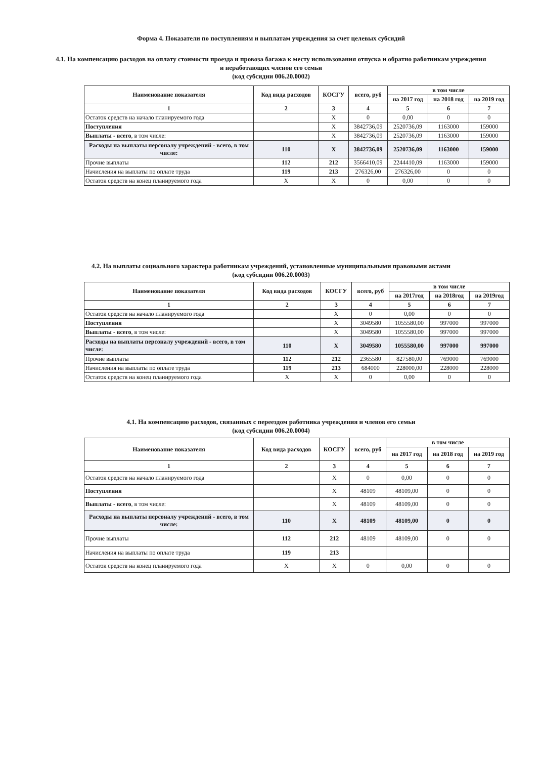Форма 4. Показатели по поступлениям и выплатам учреждения за счет целевых субсидий
4.1. На компенсацию расходов на оплату стоимости проезда и провоза багажа к месту использования отпуска и обратно работникам учреждения и неработающих членов его семьи
(код субсидии 006.20.0002)
| Наименование показателя | Код вида расходов | КОСГУ | всего, руб | в том числе | | |
| --- | --- | --- | --- | --- | --- | --- |
| | | | | на 2017 год | на 2018 год | на 2019 год |
| 1 | 2 | 3 | 4 | 5 | 6 | 7 |
| Остаток средств на начало планируемого года | | X | 0 | 0,00 | 0 | 0 |
| Поступления | | X | 3842736,09 | 2520736,09 | 1163000 | 159000 |
| Выплаты - всего , в том числе: | | X | 3842736,09 | 2520736,09 | 1163000 | 159000 |
| Расходы на выплаты персоналу учреждений - всего, в том числе: | 110 | X | 3842736,09 | 2520736,09 | 1163000 | 159000 |
| Прочие выплаты | 112 | 212 | 3566410,09 | 2244410,09 | 1163000 | 159000 |
| Начисления на выплаты по оплате труда | 119 | 213 | 276326,00 | 276326,00 | 0 | 0 |
| Остаток средств на конец планируемого года | X | X | 0 | 0,00 | 0 | 0 |
4.2. На выплаты социального характера работникам учреждений, установленные муниципальными правовыми актами
(код субсидии 006.20.0003)
| Наименование показателя | Код вида расходов | КОСГУ | всего, руб | в том числе | | |
| --- | --- | --- | --- | --- | --- | --- |
| | | | | на 2017год | на 2018год | на 2019год |
| 1 | 2 | 3 | 4 | 5 | 6 | 7 |
| Остаток средств на начало планируемого года | | X | 0 | 0,00 | 0 | 0 |
| Поступления | | X | 3049580 | 1055580,00 | 997000 | 997000 |
| Выплаты - всего , в том числе: | | X | 3049580 | 1055580,00 | 997000 | 997000 |
| Расходы на выплаты персоналу учреждений - всего, в том числе: | 110 | X | 3049580 | 1055580,00 | 997000 | 997000 |
| Прочие выплаты | 112 | 212 | 2365580 | 827580,00 | 769000 | 769000 |
| Начисления на выплаты по оплате труда | 119 | 213 | 684000 | 228000,00 | 228000 | 228000 |
| Остаток средств на конец планируемого года | X | X | 0 | 0,00 | 0 | 0 |
4.1. На компенсацию расходов, связанных с переездом работника учреждения и членов его семьи
(код субсидии 006.20.0004)
| Наименование показателя | Код вида расходов | КОСГУ | всего, руб | в том числе | | |
| --- | --- | --- | --- | --- | --- | --- |
| | | | | на 2017 год | на 2018 год | на 2019 год |
| 1 | 2 | 3 | 4 | 5 | 6 | 7 |
| Остаток средств на начало планируемого года | | X | 0 | 0,00 | 0 | 0 |
| Поступления | | X | 48109 | 48109,00 | 0 | 0 |
| Выплаты - всего , в том числе: | | X | 48109 | 48109,00 | 0 | 0 |
| Расходы на выплаты персоналу учреждений - всего, в том числе: | 110 | X | 48109 | 48109,00 | 0 | 0 |
| Прочие выплаты | 112 | 212 | 48109 | 48109,00 | 0 | 0 |
| Начисления на выплаты по оплате труда | 119 | 213 | | | | |
| Остаток средств на конец планируемого года | X | X | 0 | 0,00 | 0 | 0 |